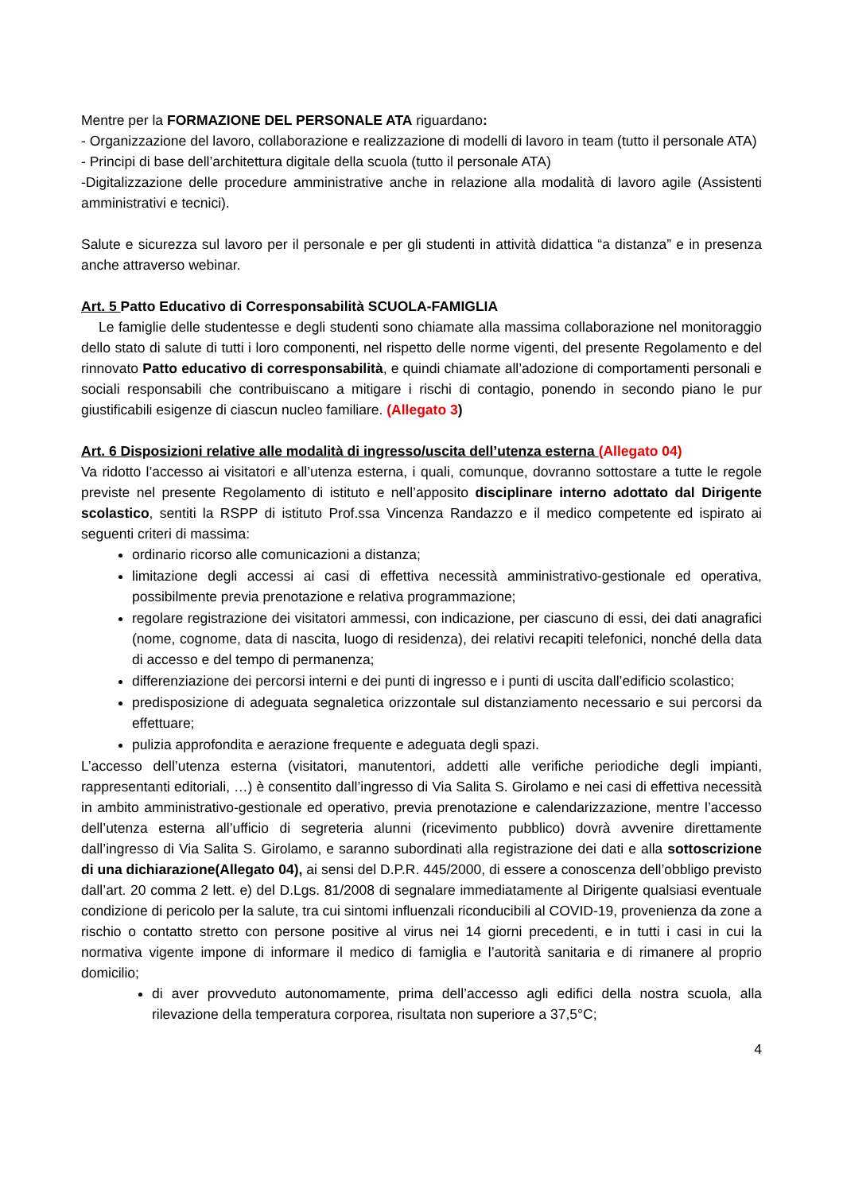Mentre per la FORMAZIONE DEL PERSONALE ATA riguardano:
- Organizzazione del lavoro, collaborazione e realizzazione di modelli di lavoro in team (tutto il personale ATA)
- Principi di base dell’architettura digitale della scuola (tutto il personale ATA)
-Digitalizzazione delle procedure amministrative anche in relazione alla modalità di lavoro agile (Assistenti amministrativi e tecnici).
Salute e sicurezza sul lavoro per il personale e per gli studenti in attività didattica “a distanza” e in presenza anche attraverso webinar.
Art. 5 Patto Educativo di Corresponsabilità SCUOLA-FAMIGLIA
Le famiglie delle studentesse e degli studenti sono chiamate alla massima collaborazione nel monitoraggio dello stato di salute di tutti i loro componenti, nel rispetto delle norme vigenti, del presente Regolamento e del rinnovato Patto educativo di corresponsabilità, e quindi chiamate all’adozione di comportamenti personali e sociali responsabili che contribuiscano a mitigare i rischi di contagio, ponendo in secondo piano le pur giustificabili esigenze di ciascun nucleo familiare. (Allegato 3)
Art. 6 Disposizioni relative alle modalità di ingresso/uscita dell’utenza esterna (Allegato 04)
Va ridotto l’accesso ai visitatori e all’utenza esterna, i quali, comunque, dovranno sottostare a tutte le regole previste nel presente Regolamento di istituto e nell’apposito disciplinare interno adottato dal Dirigente scolastico, sentiti la RSPP di istituto Prof.ssa Vincenza Randazzo e il medico competente ed ispirato ai seguenti criteri di massima:
ordinario ricorso alle comunicazioni a distanza;
limitazione degli accessi ai casi di effettiva necessità amministrativo-gestionale ed operativa, possibilmente previa prenotazione e relativa programmazione;
regolare registrazione dei visitatori ammessi, con indicazione, per ciascuno di essi, dei dati anagrafici (nome, cognome, data di nascita, luogo di residenza), dei relativi recapiti telefonici, nonché della data di accesso e del tempo di permanenza;
differenziazione dei percorsi interni e dei punti di ingresso e i punti di uscita dall’edificio scolastico;
predisposizione di adeguata segnaletica orizzontale sul distanziamento necessario e sui percorsi da effettuare;
pulizia approfondita e aerazione frequente e adeguata degli spazi.
L’accesso dell’utenza esterna (visitatori, manutentori, addetti alle verifiche periodiche degli impianti, rappresentanti editoriali, …) è consentito dall’ingresso di Via Salita S. Girolamo e nei casi di effettiva necessità in ambito amministrativo-gestionale ed operativo, previa prenotazione e calendarizzazione, mentre l’accesso dell’utenza esterna all’ufficio di segreteria alunni (ricevimento pubblico) dovrà avvenire direttamente dall’ingresso di Via Salita S. Girolamo, e saranno subordinati alla registrazione dei dati e alla sottoscrizione di una dichiarazione(Allegato 04), ai sensi del D.P.R. 445/2000, di essere a conoscenza dell’obbligo previsto dall’art. 20 comma 2 lett. e) del D.Lgs. 81/2008 di segnalare immediatamente al Dirigente qualsiasi eventuale condizione di pericolo per la salute, tra cui sintomi influenzali riconducibili al COVID-19, provenienza da zone a rischio o contatto stretto con persone positive al virus nei 14 giorni precedenti, e in tutti i casi in cui la normativa vigente impone di informare il medico di famiglia e l’autorità sanitaria e di rimanere al proprio domicilio;
di aver provveduto autonomamente, prima dell’accesso agli edifici della nostra scuola, alla rilevazione della temperatura corporea, risultata non superiore a 37,5°C;
4